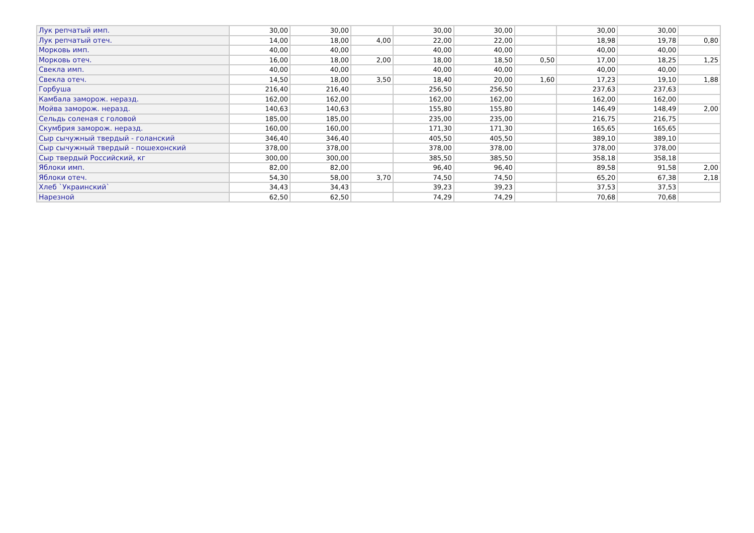| Лук репчатый имп. | 30,00 | 30,00 | | 30,00 | 30,00 | | 30,00 | 30,00 | |
| Лук репчатый отеч. | 14,00 | 18,00 | 4,00 | 22,00 | 22,00 | | 18,98 | 19,78 | 0,80 |
| Морковь имп. | 40,00 | 40,00 | | 40,00 | 40,00 | | 40,00 | 40,00 | |
| Морковь отеч. | 16,00 | 18,00 | 2,00 | 18,00 | 18,50 | 0,50 | 17,00 | 18,25 | 1,25 |
| Свекла имп. | 40,00 | 40,00 | | 40,00 | 40,00 | | 40,00 | 40,00 | |
| Свекла отеч. | 14,50 | 18,00 | 3,50 | 18,40 | 20,00 | 1,60 | 17,23 | 19,10 | 1,88 |
| Горбуша | 216,40 | 216,40 | | 256,50 | 256,50 | | 237,63 | 237,63 | |
| Камбала заморож. неразд. | 162,00 | 162,00 | | 162,00 | 162,00 | | 162,00 | 162,00 | |
| Мойва заморож. неразд. | 140,63 | 140,63 | | 155,80 | 155,80 | | 146,49 | 148,49 | 2,00 |
| Сельдь соленая с головой | 185,00 | 185,00 | | 235,00 | 235,00 | | 216,75 | 216,75 | |
| Скумбрия заморож. неразд. | 160,00 | 160,00 | | 171,30 | 171,30 | | 165,65 | 165,65 | |
| Сыр сычужный твердый - голанский | 346,40 | 346,40 | | 405,50 | 405,50 | | 389,10 | 389,10 | |
| Сыр сычужный твердый - пошехонский | 378,00 | 378,00 | | 378,00 | 378,00 | | 378,00 | 378,00 | |
| Сыр твердый Российский, кг | 300,00 | 300,00 | | 385,50 | 385,50 | | 358,18 | 358,18 | |
| Яблоки имп. | 82,00 | 82,00 | | 96,40 | 96,40 | | 89,58 | 91,58 | 2,00 |
| Яблоки отеч. | 54,30 | 58,00 | 3,70 | 74,50 | 74,50 | | 65,20 | 67,38 | 2,18 |
| Хлеб `Украинский` | 34,43 | 34,43 | | 39,23 | 39,23 | | 37,53 | 37,53 | |
| Нарезной | 62,50 | 62,50 | | 74,29 | 74,29 | | 70,68 | 70,68 | |